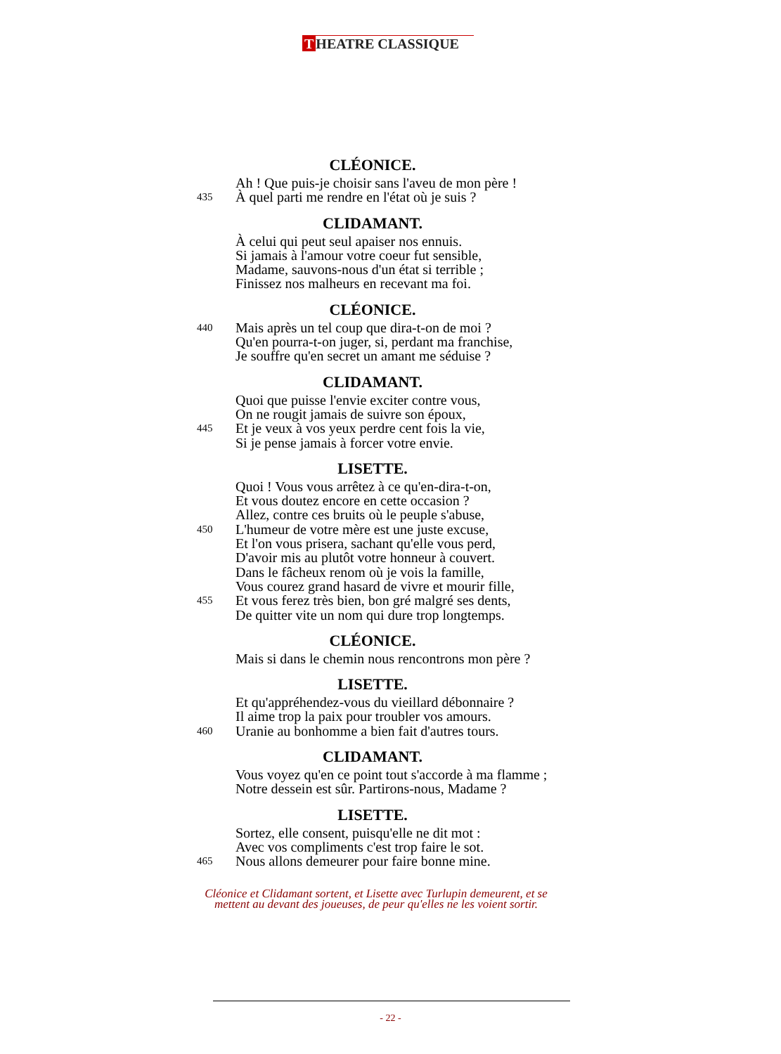T HEATRE CLASSIQUE
CLÉONICE.
Ah ! Que puis-je choisir sans l'aveu de mon père !
435
À quel parti me rendre en l'état où je suis ?
CLIDAMANT.
À celui qui peut seul apaiser nos ennuis.
Si jamais à l'amour votre coeur fut sensible,
Madame, sauvons-nous d'un état si terrible ;
Finissez nos malheurs en recevant ma foi.
CLÉONICE.
440
Mais après un tel coup que dira-t-on de moi ?
Qu'en pourra-t-on juger, si, perdant ma franchise,
Je souffre qu'en secret un amant me séduise ?
CLIDAMANT.
Quoi que puisse l'envie exciter contre vous,
On ne rougit jamais de suivre son époux,
445
Et je veux à vos yeux perdre cent fois la vie,
Si je pense jamais à forcer votre envie.
LISETTE.
Quoi ! Vous vous arrêtez à ce qu'en-dira-t-on,
Et vous doutez encore en cette occasion ?
Allez, contre ces bruits où le peuple s'abuse,
450
L'humeur de votre mère est une juste excuse,
Et l'on vous prisera, sachant qu'elle vous perd,
D'avoir mis au plutôt votre honneur à couvert.
Dans le fâcheux renom où je vois la famille,
Vous courez grand hasard de vivre et mourir fille,
455
Et vous ferez très bien, bon gré malgré ses dents,
De quitter vite un nom qui dure trop longtemps.
CLÉONICE.
Mais si dans le chemin nous rencontrons mon père ?
LISETTE.
Et qu'appréhendez-vous du vieillard débonnaire ?
Il aime trop la paix pour troubler vos amours.
460
Uranie au bonhomme a bien fait d'autres tours.
CLIDAMANT.
Vous voyez qu'en ce point tout s'accorde à ma flamme ;
Notre dessein est sûr. Partirons-nous, Madame ?
LISETTE.
Sortez, elle consent, puisqu'elle ne dit mot :
Avec vos compliments c'est trop faire le sot.
465
Nous allons demeurer pour faire bonne mine.
Cléonice et Clidamant sortent, et Lisette avec Turlupin demeurent, et se mettent au devant des joueuses, de peur qu'elles ne les voient sortir.
- 22 -